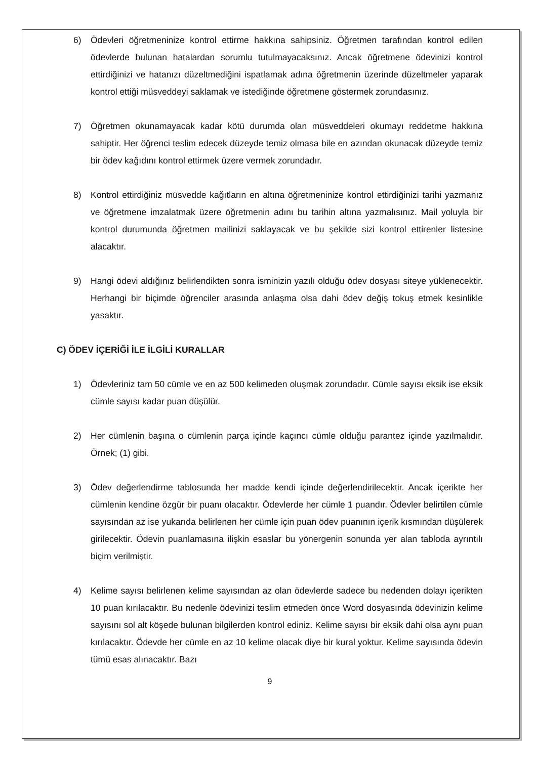6) Ödevleri öğretmeninize kontrol ettirme hakkına sahipsiniz. Öğretmen tarafından kontrol edilen ödevlerde bulunan hatalardan sorumlu tutulmayacaksınız. Ancak öğretmene ödevinizi kontrol ettirdiğinizi ve hatanızı düzeltmediğini ispatlamak adına öğretmenin üzerinde düzeltmeler yaparak kontrol ettiği müsveddeyi saklamak ve istediğinde öğretmene göstermek zorundasınız.
7) Öğretmen okunamayacak kadar kötü durumda olan müsveddeleri okumayı reddetme hakkına sahiptir. Her öğrenci teslim edecek düzeyde temiz olmasa bile en azından okunacak düzeyde temiz bir ödev kağıdını kontrol ettirmek üzere vermek zorundadır.
8) Kontrol ettirdiğiniz müsvedde kağıtların en altına öğretmeninize kontrol ettirdiğinizi tarihi yazmanız ve öğretmene imzalatmak üzere öğretmenin adını bu tarihin altına yazmalısınız. Mail yoluyla bir kontrol durumunda öğretmen mailinizi saklayacak ve bu şekilde sizi kontrol ettirenler listesine alacaktır.
9) Hangi ödevi aldığınız belirlendikten sonra isminizin yazılı olduğu ödev dosyası siteye yüklenecektir. Herhangi bir biçimde öğrenciler arasında anlaşma olsa dahi ödev değiş tokuş etmek kesinlikle yasaktır.
C) ÖDEV İÇERİĞİ İLE İLGİLİ KURALLAR
1) Ödevleriniz tam 50 cümle ve en az 500 kelimeden oluşmak zorundadır. Cümle sayısı eksik ise eksik cümle sayısı kadar puan düşülür.
2) Her cümlenin başına o cümlenin parça içinde kaçıncı cümle olduğu parantez içinde yazılmalıdır. Örnek; (1) gibi.
3) Ödev değerlendirme tablosunda her madde kendi içinde değerlendirilecektir. Ancak içerikte her cümlenin kendine özgür bir puanı olacaktır. Ödevlerde her cümle 1 puandır. Ödevler belirtilen cümle sayısından az ise yukarıda belirlenen her cümle için puan ödev puanının içerik kısmından düşülerek girilecektir. Ödevin puanlamasına ilişkin esaslar bu yönergenin sonunda yer alan tabloda ayrıntılı biçim verilmiştir.
4) Kelime sayısı belirlenen kelime sayısından az olan ödevlerde sadece bu nedenden dolayı içerikten 10 puan kırılacaktır. Bu nedenle ödevinizi teslim etmeden önce Word dosyasında ödevinizin kelime sayısını sol alt köşede bulunan bilgilerden kontrol ediniz. Kelime sayısı bir eksik dahi olsa aynı puan kırılacaktır. Ödevde her cümle en az 10 kelime olacak diye bir kural yoktur. Kelime sayısında ödevin tümü esas alınacaktır. Bazı
9